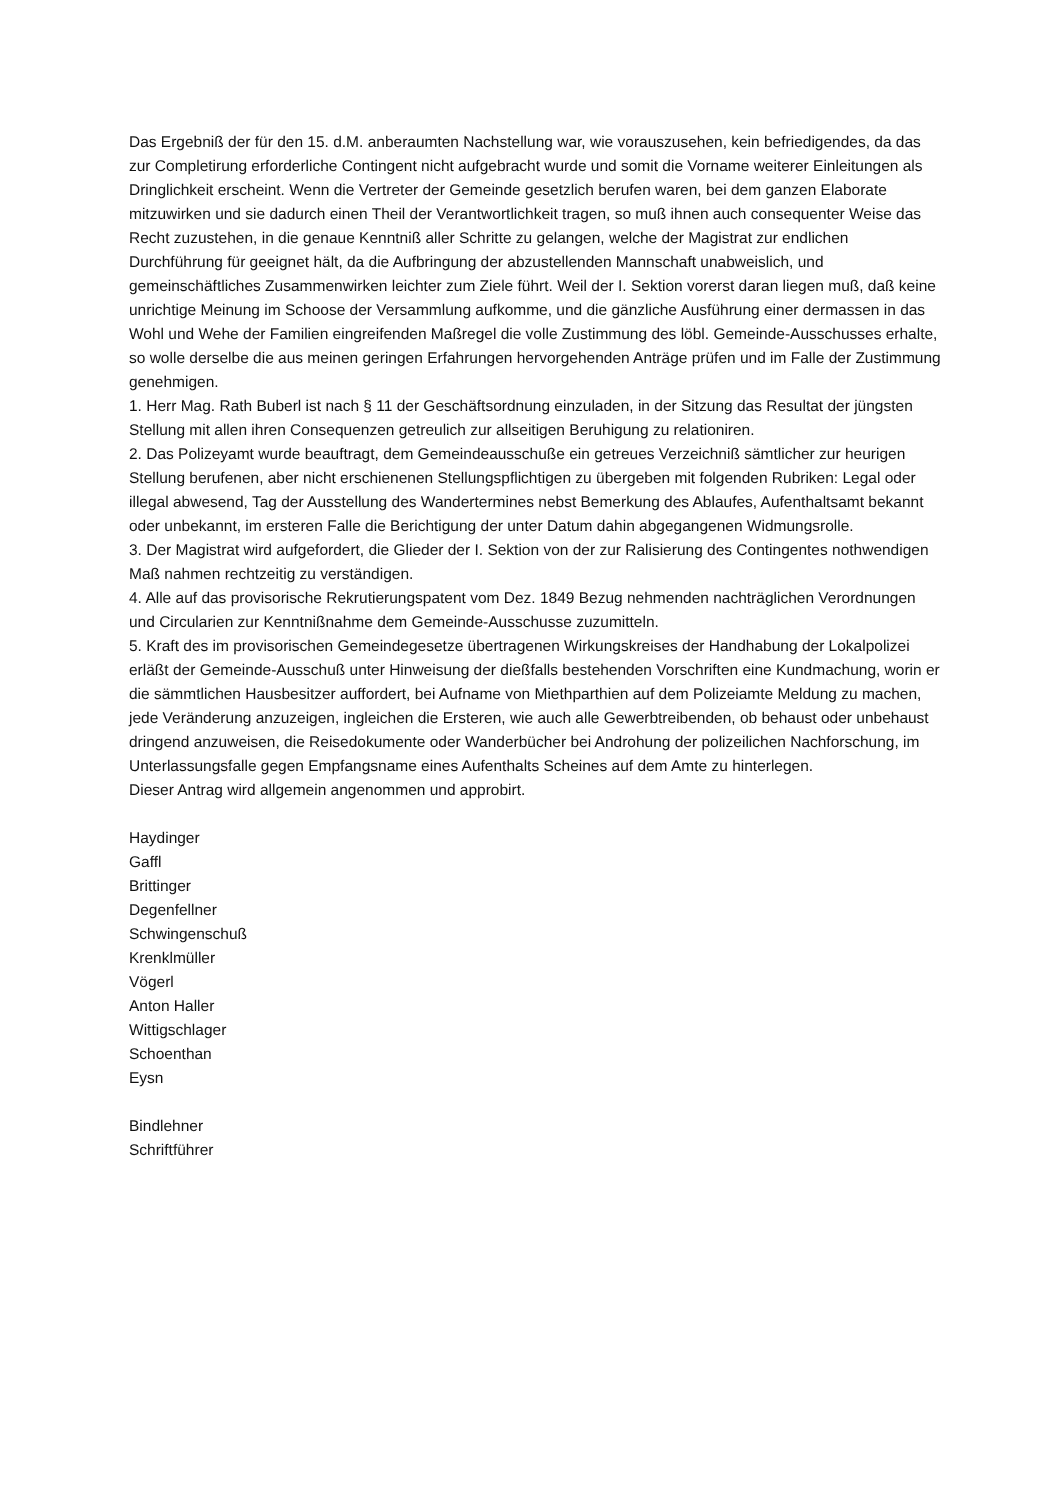Das Ergebniß der für den 15. d.M. anberaumten Nachstellung war, wie vorauszusehen, kein befriedigendes, da das zur Completirung erforderliche Contingent nicht aufgebracht wurde und somit die Vorname weiterer Einleitungen als Dringlichkeit erscheint. Wenn die Vertreter der Gemeinde gesetzlich berufen waren, bei dem ganzen Elaborate mitzuwirken und sie dadurch einen Theil der Verantwortlichkeit tragen, so muß ihnen auch consequenter Weise das Recht zuzustehen, in die genaue Kenntniß aller Schritte zu gelangen, welche der Magistrat zur endlichen Durchführung für geeignet hält, da die Aufbringung der abzustellenden Mannschaft unabweislich, und gemeinschäftliches Zusammenwirken leichter zum Ziele führt. Weil der I. Sektion vorerst daran liegen muß, daß keine unrichtige Meinung im Schoose der Versammlung aufkomme, und die gänzliche Ausführung einer dermassen in das Wohl und Wehe der Familien eingreifenden Maßregel die volle Zustimmung des löbl. Gemeinde-Ausschusses erhalte, so wolle derselbe die aus meinen geringen Erfahrungen hervorgehenden Anträge prüfen und im Falle der Zustimmung genehmigen.
1. Herr Mag. Rath Buberl ist nach § 11 der Geschäftsordnung einzuladen, in der Sitzung das Resultat der jüngsten Stellung mit allen ihren Consequenzen getreulich zur allseitigen Beruhigung zu relationiren.
2. Das Polizeyamt wurde beauftragt, dem Gemeindeausschuße ein getreues Verzeichniß sämtlicher zur heurigen Stellung berufenen, aber nicht erschienenen Stellungspflichtigen zu übergeben mit folgenden Rubriken: Legal oder illegal abwesend, Tag der Ausstellung des Wandertermines nebst Bemerkung des Ablaufes, Aufenthaltsamt bekannt oder unbekannt, im ersteren Falle die Berichtigung der unter Datum dahin abgegangenen Widmungsrolle.
3. Der Magistrat wird aufgefordert, die Glieder der I. Sektion von der zur Ralisierung des Contingentes nothwendigen Maß nahmen rechtzeitig zu verständigen.
4. Alle auf das provisorische Rekrutierungspatent vom Dez. 1849 Bezug nehmenden nachträglichen Verordnungen und Circularien zur Kenntnißnahme dem Gemeinde-Ausschusse zuzumitteln.
5. Kraft des im provisorischen Gemeindegesetze übertragenen Wirkungskreises der Handhabung der Lokalpolizei erläßt der Gemeinde-Ausschuß unter Hinweisung der dießfalls bestehenden Vorschriften eine Kundmachung, worin er die sämmtlichen Hausbesitzer auffordert, bei Aufname von Miethparthien auf dem Polizeiamte Meldung zu machen, jede Veränderung anzuzeigen, ingleichen die Ersteren, wie auch alle Gewerbtreibenden, ob behaust oder unbehaust dringend anzuweisen, die Reisedokumente oder Wanderbücher bei Androhung der polizeilichen Nachforschung, im Unterlassungsfalle gegen Empfangsname eines Aufenthalts Scheines auf dem Amte zu hinterlegen.
Dieser Antrag wird allgemein angenommen und approbirt.
Haydinger
Gaffl
Brittinger
Degenfellner
Schwingenschuß
Krenklmüller
Vögerl
Anton Haller
Wittigschlager
Schoenthan
Eysn
Bindlehner
Schriftführer